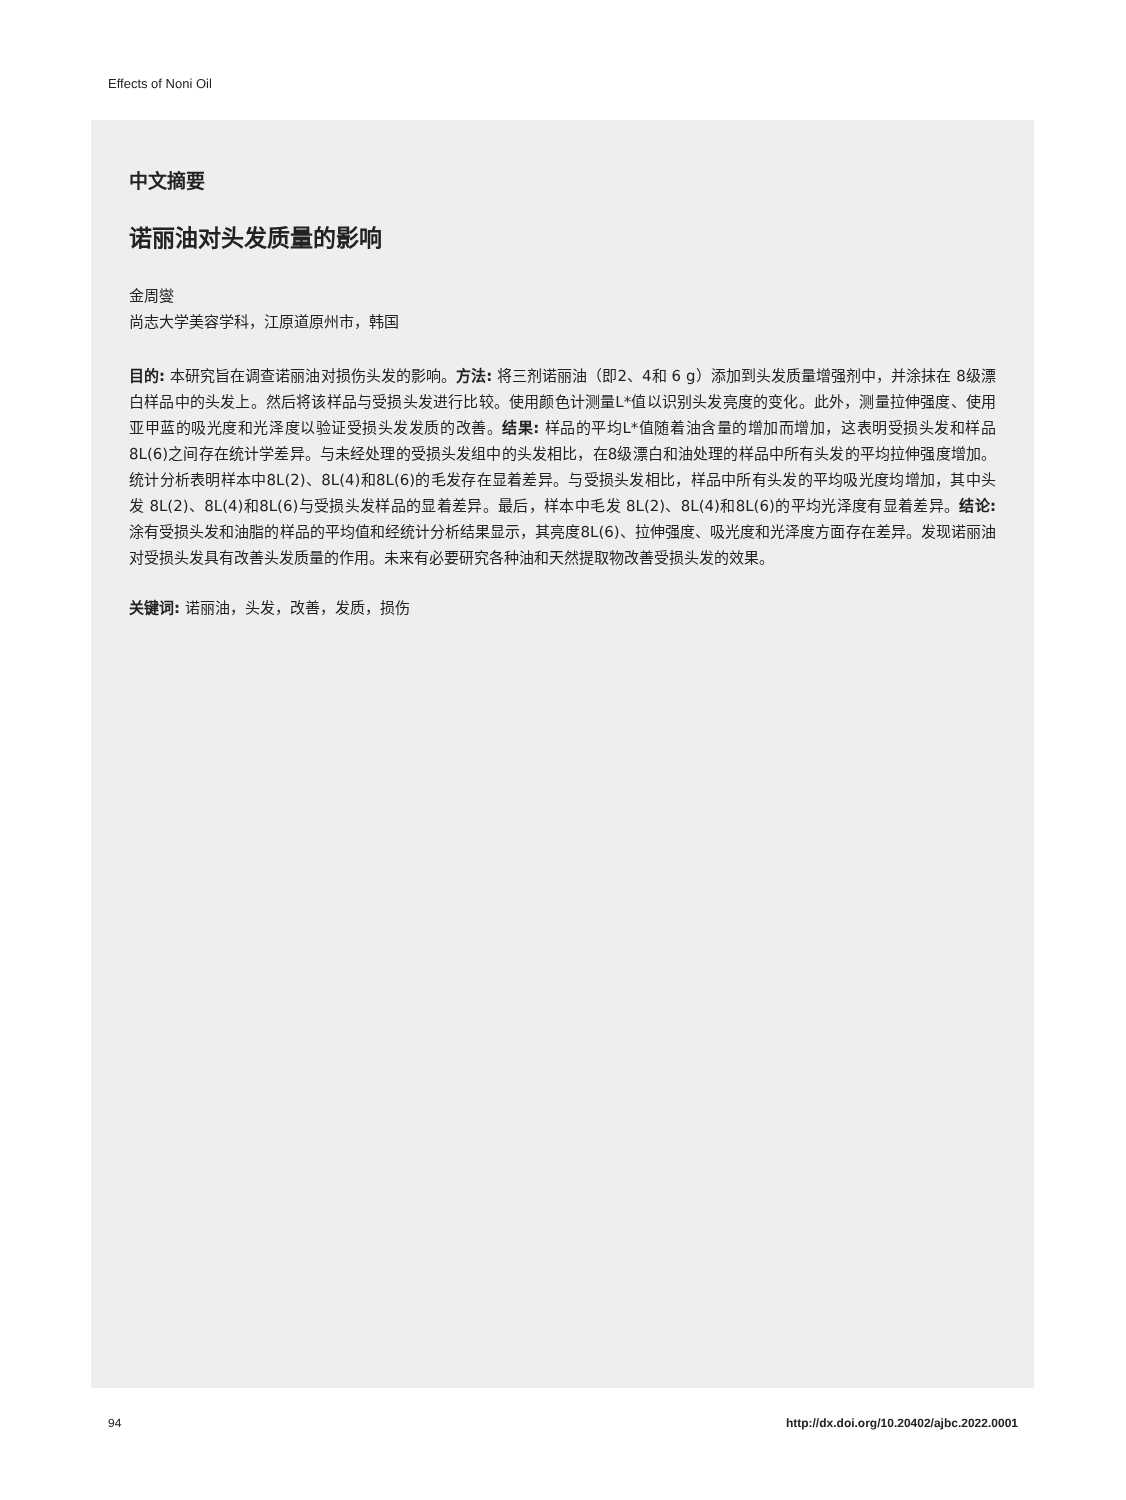Effects of Noni Oil
中文摘要
诺丽油对头发质量的影响
金周燮
尚志大学美容学科，江原道原州市，韩国
目的: 本研究旨在调查诺丽油对损伤头发的影响。方法: 将三剂诺丽油（即2、4和 6 g）添加到头发质量增强剂中，并涂抹在 8级漂白样品中的头发上。然后将该样品与受损头发进行比较。使用颜色计测量L*值以识别头发亮度的变化。此外，测量拉伸强度、使用亚甲蓝的吸光度和光泽度以验证受损头发发质的改善。结果: 样品的平均L*值随着油含量的增加而增加，这表明受损头发和样品 8L(6)之间存在统计学差异。与未经处理的受损头发组中的头发相比，在8级漂白和油处理的样品中所有头发的平均拉伸强度增加。统计分析表明样本中8L(2)、8L(4)和8L(6)的毛发存在显着差异。与受损头发相比，样品中所有头发的平均吸光度均增加，其中头发 8L(2)、8L(4)和8L(6)与受损头发样品的显着差异。最后，样本中毛发 8L(2)、8L(4)和8L(6)的平均光泽度有显着差异。结论: 涂有受损头发和油脂的样品的平均值和经统计分析结果显示，其亮度8L(6)、拉伸强度、吸光度和光泽度方面存在差异。发现诺丽油对受损头发具有改善头发质量的作用。未来有必要研究各种油和天然提取物改善受损头发的效果。
关键词: 诺丽油，头发，改善，发质，损伤
94
http://dx.doi.org/10.20402/ajbc.2022.0001